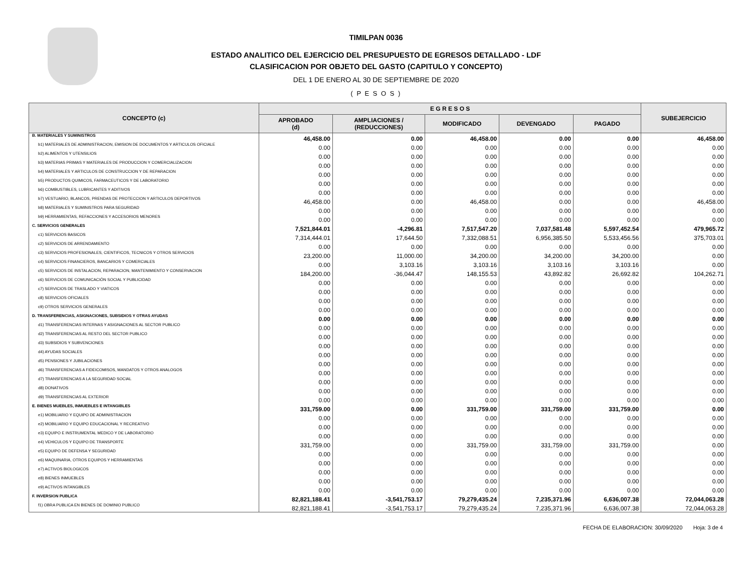TIMILPAN 0036
ESTADO ANALITICO DEL EJERCICIO DEL PRESUPUESTO DE EGRESOS DETALLADO - LDF
CLASIFICACION POR OBJETO DEL GASTO (CAPITULO Y CONCEPTO)
DEL 1 DE ENERO AL 30 DE SEPTIEMBRE DE 2020
( P E S O S )
| CONCEPTO (c) | E G R E S O S | | | | | SUBEJERCICIO |
| --- | --- | --- | --- | --- | --- | --- |
| | APROBADO (d) | AMPLIACIONES / (REDUCCIONES) | MODIFICADO | DEVENGADO | PAGADO | |
| B. MATERIALES Y SUMINISTROS | 46,458.00 | 0.00 | 46,458.00 | 0.00 | 0.00 | 46,458.00 |
| b1) MATERIALES DE ADMINISTRACION, EMISION DE DOCUMENTOS Y ARTICULOS OFICIALE | 0.00 | 0.00 | 0.00 | 0.00 | 0.00 | 0.00 |
| b2) ALIMENTOS Y UTENSILIOS | 0.00 | 0.00 | 0.00 | 0.00 | 0.00 | 0.00 |
| b3) MATERIAS PRIMAS Y MATERIALES DE PRODUCCION Y COMERCIALIZACION | 0.00 | 0.00 | 0.00 | 0.00 | 0.00 | 0.00 |
| b4) MATERIALES Y ARTICULOS DE CONSTRUCCION Y DE REPARACION | 0.00 | 0.00 | 0.00 | 0.00 | 0.00 | 0.00 |
| b5) PRODUCTOS QUIMICOS, FARMACEUTICOS Y DE LABORATORIO | 0.00 | 0.00 | 0.00 | 0.00 | 0.00 | 0.00 |
| b6) COMBUSTIBLES, LUBRICANTES Y ADITIVOS | 0.00 | 0.00 | 0.00 | 0.00 | 0.00 | 0.00 |
| b7) VESTUARIO, BLANCOS, PRENDAS DE PROTECCION Y ARTICULOS DEPORTIVOS | 46,458.00 | 0.00 | 46,458.00 | 0.00 | 0.00 | 46,458.00 |
| b8) MATERIALES Y SUMINISTROS PARA SEGURIDAD | 0.00 | 0.00 | 0.00 | 0.00 | 0.00 | 0.00 |
| b9) HERRAMIENTAS, REFACCIONES Y ACCESORIOS MENORES | 0.00 | 0.00 | 0.00 | 0.00 | 0.00 | 0.00 |
| C. SERVICIOS GENERALES | 7,521,844.01 | -4,296.81 | 7,517,547.20 | 7,037,581.48 | 5,597,452.54 | 479,965.72 |
| c1) SERVICIOS BASICOS | 7,314,444.01 | 17,644.50 | 7,332,088.51 | 6,956,385.50 | 5,533,456.56 | 375,703.01 |
| c2) SERVICIOS DE ARRENDAMIENTO | 0.00 | 0.00 | 0.00 | 0.00 | 0.00 | 0.00 |
| c3) SERVICIOS PROFESIONALES, CIENTIFICOS, TECNICOS Y OTROS SERVICIOS | 23,200.00 | 11,000.00 | 34,200.00 | 34,200.00 | 34,200.00 | 0.00 |
| c4) SERVICIOS FINANCIEROS, BANCARIOS Y COMERCIALES | 0.00 | 3,103.16 | 3,103.16 | 3,103.16 | 3,103.16 | 0.00 |
| c5) SERVICIOS DE INSTALACION, REPARACION, MANTENIMIENTO Y CONSERVACION | 184,200.00 | -36,044.47 | 148,155.53 | 43,892.82 | 26,692.82 | 104,262.71 |
| c6) SERVICIOS DE COMUNICACIÓN SOCIAL Y PUBLICIDAD | 0.00 | 0.00 | 0.00 | 0.00 | 0.00 | 0.00 |
| c7) SERVICIOS DE TRASLADO Y VIATICOS | 0.00 | 0.00 | 0.00 | 0.00 | 0.00 | 0.00 |
| c8) SERVICIOS OFICIALES | 0.00 | 0.00 | 0.00 | 0.00 | 0.00 | 0.00 |
| c9) OTROS SERVICIOS GENERALES | 0.00 | 0.00 | 0.00 | 0.00 | 0.00 | 0.00 |
| D. TRANSFERENCIAS, ASIGNACIONES, SUBSIDIOS Y OTRAS AYUDAS | 0.00 | 0.00 | 0.00 | 0.00 | 0.00 | 0.00 |
| d1) TRANSFERENCIAS INTERNAS Y ASIGNACIONES AL SECTOR PUBLICO | 0.00 | 0.00 | 0.00 | 0.00 | 0.00 | 0.00 |
| d2) TRANSFERENCIAS AL RESTO DEL SECTOR PUBLICO | 0.00 | 0.00 | 0.00 | 0.00 | 0.00 | 0.00 |
| d3) SUBSIDIOS Y SUBVENCIONES | 0.00 | 0.00 | 0.00 | 0.00 | 0.00 | 0.00 |
| d4) AYUDAS SOCIALES | 0.00 | 0.00 | 0.00 | 0.00 | 0.00 | 0.00 |
| d5) PENSIONES Y JUBILACIONES | 0.00 | 0.00 | 0.00 | 0.00 | 0.00 | 0.00 |
| d6) TRANSFERENCIAS A FIDEICOMISOS, MANDATOS Y OTROS ANALOGOS | 0.00 | 0.00 | 0.00 | 0.00 | 0.00 | 0.00 |
| d7) TRANSFERENCIAS A LA SEGURIDAD SOCIAL | 0.00 | 0.00 | 0.00 | 0.00 | 0.00 | 0.00 |
| d8) DONATIVOS | 0.00 | 0.00 | 0.00 | 0.00 | 0.00 | 0.00 |
| d9) TRANSFERENCIAS AL EXTERIOR | 0.00 | 0.00 | 0.00 | 0.00 | 0.00 | 0.00 |
| E. BIENES MUEBLES, INMUEBLES E INTANGIBLES | 331,759.00 | 0.00 | 331,759.00 | 331,759.00 | 331,759.00 | 0.00 |
| e1) MOBILIARIO Y EQUIPO DE ADMINISTRACION | 0.00 | 0.00 | 0.00 | 0.00 | 0.00 | 0.00 |
| e2) MOBILIARIO Y EQUIPO EDUCACIONAL Y RECREATIVO | 0.00 | 0.00 | 0.00 | 0.00 | 0.00 | 0.00 |
| e3) EQUIPO E INSTRUMENTAL MEDICO Y DE LABORATORIO | 0.00 | 0.00 | 0.00 | 0.00 | 0.00 | 0.00 |
| e4) VEHICULOS Y EQUIPO DE TRANSPORTE | 331,759.00 | 0.00 | 331,759.00 | 331,759.00 | 331,759.00 | 0.00 |
| e5) EQUIPO DE DEFENSA Y SEGURIDAD | 0.00 | 0.00 | 0.00 | 0.00 | 0.00 | 0.00 |
| e6) MAQUINARIA, OTROS EQUIPOS Y HERRAMIENTAS | 0.00 | 0.00 | 0.00 | 0.00 | 0.00 | 0.00 |
| e7) ACTIVOS BIOLOGICOS | 0.00 | 0.00 | 0.00 | 0.00 | 0.00 | 0.00 |
| e8) BIENES INMUEBLES | 0.00 | 0.00 | 0.00 | 0.00 | 0.00 | 0.00 |
| e9) ACTIVOS INTANGIBLES | 0.00 | 0.00 | 0.00 | 0.00 | 0.00 | 0.00 |
| F. INVERSION PUBLICA | 82,821,188.41 | -3,541,753.17 | 79,279,435.24 | 7,235,371.96 | 6,636,007.38 | 72,044,063.28 |
| f1) OBRA PUBLICA EN BIENES DE DOMINIO PUBLICO | 82,821,188.41 | -3,541,753.17 | 79,279,435.24 | 7,235,371.96 | 6,636,007.38 | 72,044,063.28 |
FECHA DE ELABORACION: 30/09/2020 Hoja: 3 de 4